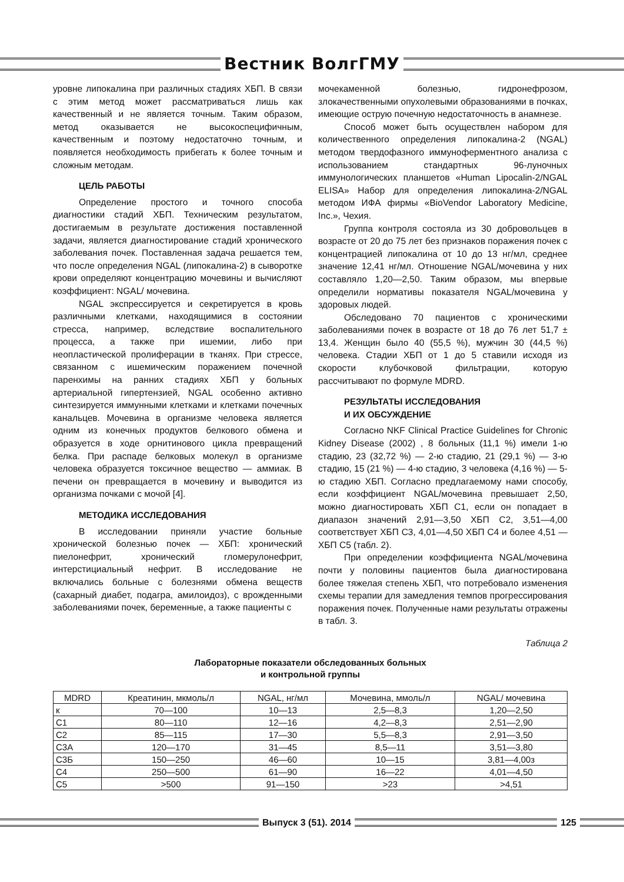Вестник ВолгГМУ
уровне липокалина при различных стадиях ХБП. В связи с этим метод может рассматриваться лишь как качественный и не является точным. Таким образом, метод оказывается не высокоспецифичным, качественным и поэтому недостаточно точным, и появляется необходимость прибегать к более точным и сложным методам.
ЦЕЛЬ РАБОТЫ
Определение простого и точного способа диагностики стадий ХБП. Техническим результатом, достигаемым в результате достижения поставленной задачи, является диагностирование стадий хронического заболевания почек. Поставленная задача решается тем, что после определения NGAL (липокалина-2) в сыворотке крови определяют концентрацию мочевины и вычисляют коэффициент: NGAL/ мочевина.
NGAL экспрессируется и секретируется в кровь различными клетками, находящимися в состоянии стресса, например, вследствие воспалительного процесса, а также при ишемии, либо при неопластической пролиферации в тканях. При стрессе, связанном с ишемическим поражением почечной паренхимы на ранних стадиях ХБП у больных артериальной гипертензией, NGAL особенно активно синтезируется иммунными клетками и клетками почечных канальцев. Мочевина в организме человека является одним из конечных продуктов белкового обмена и образуется в ходе орнитинового цикла превращений белка. При распаде белковых молекул в организме человека образуется токсичное вещество — аммиак. В печени он превращается в мочевину и выводится из организма почками с мочой [4].
МЕТОДИКА ИССЛЕДОВАНИЯ
В исследовании приняли участие больные хронической болезнью почек — ХБП: хронический пиелонефрит, хронический гломерулонефрит, интерстициальный нефрит. В исследование не включались больные с болезнями обмена веществ (сахарный диабет, подагра, амилоидоз), с врожденными заболеваниями почек, беременные, а также пациенты с
мочекаменной болезнью, гидронефрозом, злокачественными опухолевыми образованиями в почках, имеющие острую почечную недостаточность в анамнезе.
Способ может быть осуществлен набором для количественного определения липокалина-2 (NGAL) методом твердофазного иммуноферментного анализа с использованием стандартных 96-луночных иммунологических планшетов «Human Lipocalin-2/NGAL ELISA» Набор для определения липокалина-2/NGAL методом ИФА фирмы «BioVendor Laboratory Medicine, Inc.», Чехия.
Группа контроля состояла из 30 добровольцев в возрасте от 20 до 75 лет без признаков поражения почек с концентрацией липокалина от 10 до 13 нг/мл, среднее значение 12,41 нг/мл. Отношение NGAL/мочевина у них составляло 1,20—2,50. Таким образом, мы впервые определили нормативы показателя NGAL/мочевина у здоровых людей.
Обследовано 70 пациентов с хроническими заболеваниями почек в возрасте от 18 до 76 лет 51,7 ± 13,4. Женщин было 40 (55,5 %), мужчин 30 (44,5 %) человека. Стадии ХБП от 1 до 5 ставили исходя из скорости клубочковой фильтрации, которую рассчитывают по формуле MDRD.
РЕЗУЛЬТАТЫ ИССЛЕДОВАНИЯ
И ИХ ОБСУЖДЕНИЕ
Согласно NKF Clinical Practice Guidelines for Chronic Kidney Disease (2002) , 8 больных (11,1 %) имели 1-ю стадию, 23 (32,72 %) — 2-ю стадию, 21 (29,1 %) — 3-ю стадию, 15 (21 %) — 4-ю стадию, 3 человека (4,16 %) — 5-ю стадию ХБП. Согласно предлагаемому нами способу, если коэффициент NGAL/мочевина превышает 2,50, можно диагностировать ХБП С1, если он попадает в диапазон значений 2,91—3,50 ХБП С2, 3,51—4,00 соответствует ХБП С3, 4,01—4,50 ХБП С4 и более 4,51 — ХБП С5 (табл. 2).
При определении коэффициента NGAL/мочевина почти у половины пациентов была диагностирована более тяжелая степень ХБП, что потребовало изменения схемы терапии для замедления темпов прогрессирования поражения почек. Полученные нами результаты отражены в табл. 3.
Таблица 2
Лабораторные показатели обследованных больных
и контрольной группы
| MDRD | Креатинин, мкмоль/л | NGAL, нг/мл | Мочевина, ммоль/л | NGAL/ мочевина |
| --- | --- | --- | --- | --- |
| к | 70—100 | 10—13 | 2,5—8,3 | 1,20—2,50 |
| С1 | 80—110 | 12—16 | 4,2—8,3 | 2,51—2,90 |
| С2 | 85—115 | 17—30 | 5,5—8,3 | 2,91—3,50 |
| С3А | 120—170 | 31—45 | 8,5—11 | 3,51—3,80 |
| С3Б | 150—250 | 46—60 | 10—15 | 3,81—4,00з |
| С4 | 250—500 | 61—90 | 16—22 | 4,01—4,50 |
| С5 | >500 | 91—150 | >23 | >4,51 |
Выпуск 3 (51). 2014 125